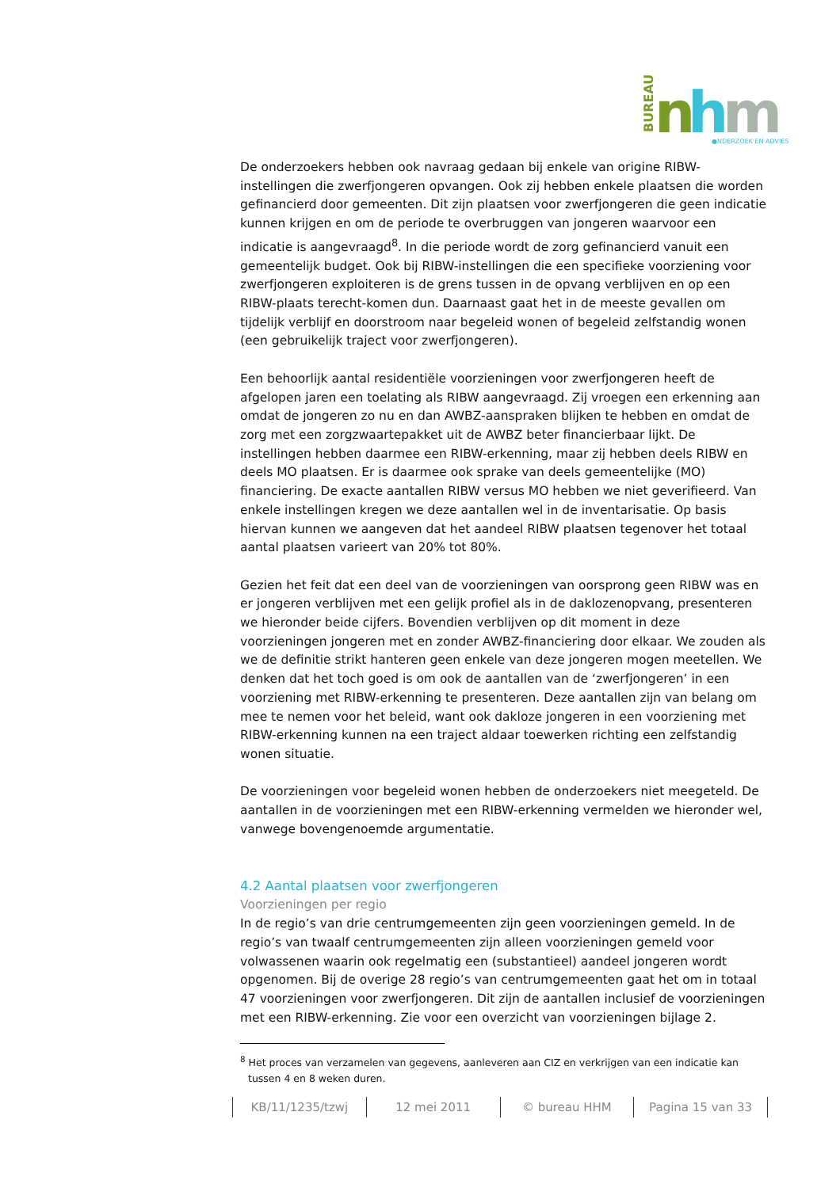BUREAU
n
h
m
●NDERZOEK EN ADVIES
De onderzoekers hebben ook navraag gedaan bij enkele van origine RIBW-instellingen die zwerfjongeren opvangen. Ook zij hebben enkele plaatsen die worden gefinancierd door gemeenten. Dit zijn plaatsen voor zwerfjongeren die geen indicatie kunnen krijgen en om de periode te overbruggen van jongeren waarvoor een indicatie is aangevraagd<sup>8</sup>. In die periode wordt de zorg gefinancierd vanuit een gemeentelijk budget. Ook bij RIBW-instellingen die een specifieke voorziening voor zwerfjongeren exploiteren is de grens tussen in de opvang verblijven en op een RIBW-plaats terecht-komen dun. Daarnaast gaat het in de meeste gevallen om tijdelijk verblijf en doorstroom naar begeleid wonen of begeleid zelfstandig wonen (een gebruikelijk traject voor zwerfjongeren).
Een behoorlijk aantal residentiële voorzieningen voor zwerfjongeren heeft de afgelopen jaren een toelating als RIBW aangevraagd. Zij vroegen een erkenning aan omdat de jongeren zo nu en dan AWBZ-aanspraken blijken te hebben en omdat de zorg met een zorgzwaartepakket uit de AWBZ beter financierbaar lijkt. De instellingen hebben daarmee een RIBW-erkenning, maar zij hebben deels RIBW en deels MO plaatsen. Er is daarmee ook sprake van deels gemeentelijke (MO) financiering. De exacte aantallen RIBW versus MO hebben we niet geverifieerd. Van enkele instellingen kregen we deze aantallen wel in de inventarisatie. Op basis hiervan kunnen we aangeven dat het aandeel RIBW plaatsen tegenover het totaal aantal plaatsen varieert van 20% tot 80%.
Gezien het feit dat een deel van de voorzieningen van oorsprong geen RIBW was en er jongeren verblijven met een gelijk profiel als in de daklozenopvang, presenteren we hieronder beide cijfers. Bovendien verblijven op dit moment in deze voorzieningen jongeren met en zonder AWBZ-financiering door elkaar. We zouden als we de definitie strikt hanteren geen enkele van deze jongeren mogen meetellen. We denken dat het toch goed is om ook de aantallen van de ‘zwerfjongeren’ in een voorziening met RIBW-erkenning te presenteren. Deze aantallen zijn van belang om mee te nemen voor het beleid, want ook dakloze jongeren in een voorziening met RIBW-erkenning kunnen na een traject aldaar toewerken richting een zelfstandig wonen situatie.
De voorzieningen voor begeleid wonen hebben de onderzoekers niet meegeteld. De aantallen in de voorzieningen met een RIBW-erkenning vermelden we hieronder wel, vanwege bovengenoemde argumentatie.
4.2 Aantal plaatsen voor zwerfjongeren
Voorzieningen per regio
In de regio’s van drie centrumgemeenten zijn geen voorzieningen gemeld. In de regio’s van twaalf centrumgemeenten zijn alleen voorzieningen gemeld voor volwassenen waarin ook regelmatig een (substantieel) aandeel jongeren wordt opgenomen. Bij de overige 28 regio’s van centrumgemeenten gaat het om in totaal 47 voorzieningen voor zwerfjongeren. Dit zijn de aantallen inclusief de voorzieningen met een RIBW-erkenning. Zie voor een overzicht van voorzieningen bijlage 2.
<sup>8</sup> Het proces van verzamelen van gegevens, aanleveren aan CIZ en verkrijgen van een indicatie kan tussen 4 en 8 weken duren.
KB/11/1235/tzwj 12 mei 2011 © bureau HHM Pagina 15 van 33